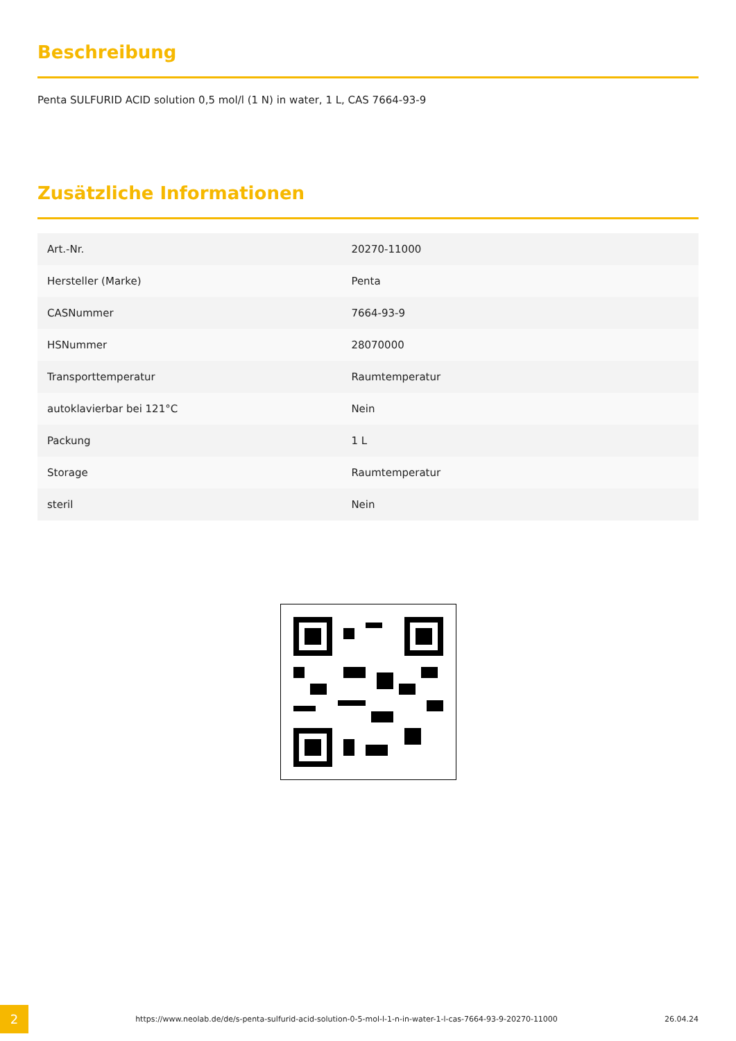Beschreibung
Penta SULFURID ACID solution 0,5 mol/l (1 N) in water, 1 L, CAS 7664-93-9
Zusätzliche Informationen
| Art.-Nr. | 20270-11000 |
| Hersteller (Marke) | Penta |
| CASNummer | 7664-93-9 |
| HSNummer | 28070000 |
| Transporttemperatur | Raumtemperatur |
| autoklavierbar bei 121°C | Nein |
| Packung | 1 L |
| Storage | Raumtemperatur |
| steril | Nein |
2
https://www.neolab.de/de/s-penta-sulfurid-acid-solution-0-5-mol-l-1-n-in-water-1-l-cas-7664-93-9-20270-11000
26.04.24